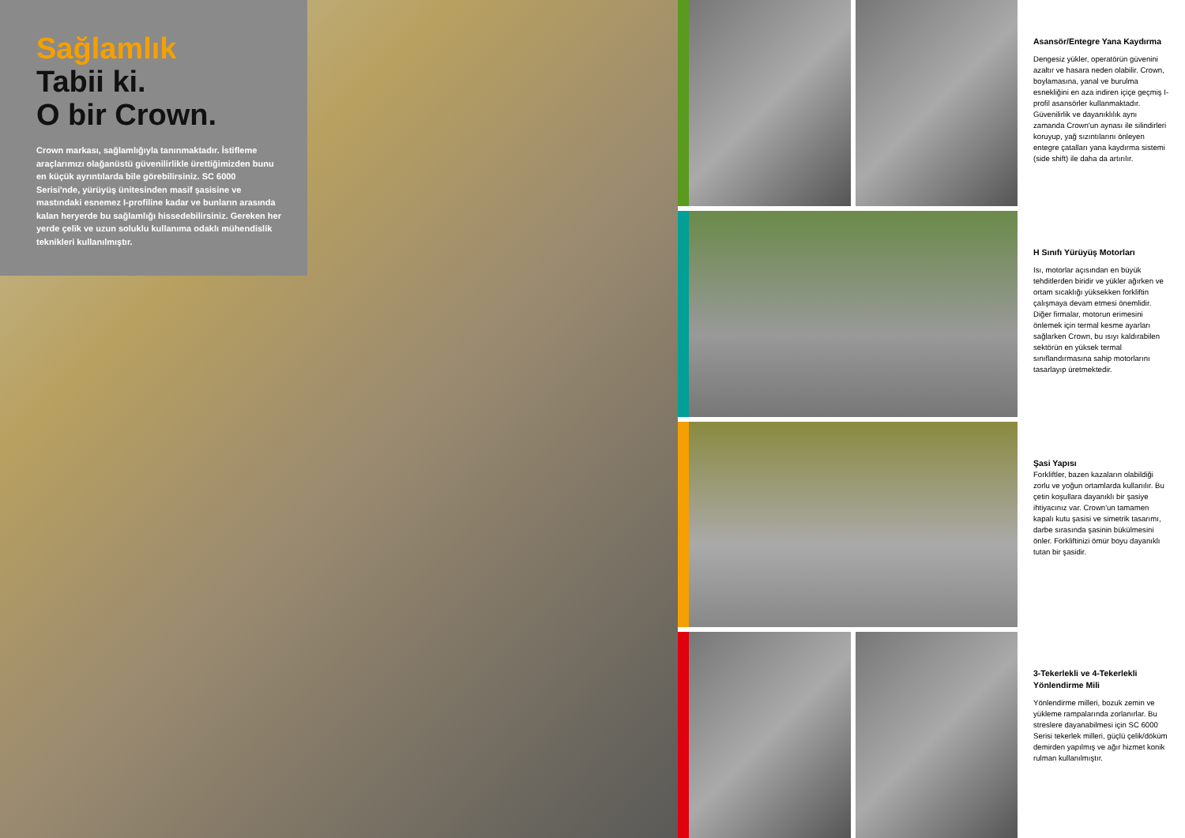Sağlamlık
Tabii ki.
O bir Crown.
Crown markası, sağlamlığıyla tanınmaktadır. İstifleme araçlarımızı olağanüstü güvenilirlikle ürettiğimizden bunu en küçük ayrıntılarda bile görebilirsiniz. SC 6000 Serisi'nde, yürüyüş ünitesinden masif şasisine ve mastındaki esnemez I-profiline kadar ve bunların arasında kalan heryerde bu sağlamlığı hissedebilirsiniz. Gereken her yerde çelik ve uzun soluklu kullanıma odaklı mühendislik teknikleri kullanılmıştır.
Asansör/Entegre Yana Kaydırma
Dengesiz yükler, operatörün güvenini azaltır ve hasara neden olabilir. Crown, boylamasına, yanal ve burulma esnekliğini en aza indiren içiçe geçmiş I-profil asansörler kullanmaktadır. Güvenilirlik ve dayanıklılık aynı zamanda Crown'un aynası ile silindirleri koruyup, yağ sızıntılarını önleyen entegre çatalları yana kaydırma sistemi (side shift) ile daha da artırılır.
H Sınıfı Yürüyüş Motorları
Isı, motorlar açısından en büyük tehditlerden biridir ve yükler ağırken ve ortam sıcaklığı yüksekken forkliftin çalışmaya devam etmesi önemlidir. Diğer firmalar, motorun erimesini önlemek için termal kesme ayarları sağlarken Crown, bu ısıyı kaldırabilen sektörün en yüksek termal sınıflandırmasına sahip motorlarını tasarlayıp üretmektedir.
Şasi Yapısı
Forkliftler, bazen kazaların olabildiği zorlu ve yoğun ortamlarda kullanılır. Bu çetin koşullara dayanıklı bir şasiye ihtiyacınız var. Crown'un tamamen kapalı kutu şasisi ve simetrik tasarımı, darbe sırasında şasinin bükülmesini önler. Forkliftinizi ömür boyu dayanıklı tutan bir şasidir.
3-Tekerlekli ve 4-Tekerlekli Yönlendirme Mili
Yönlendirme milleri, bozuk zemin ve yükleme rampalarında zorlanırlar. Bu streslere dayanabilmesi için SC 6000 Serisi tekerlek milleri, güçlü çelik/döküm demirden yapılmış ve ağır hizmet konik rulman kullanılmıştır.